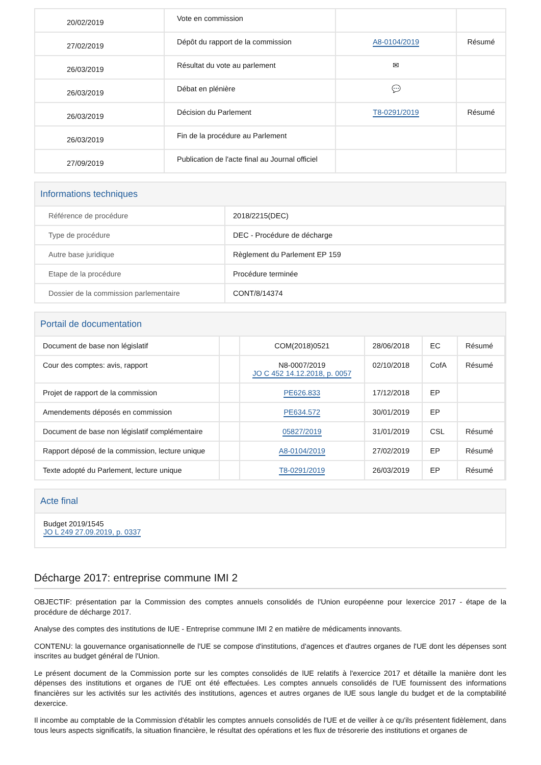| 20/02/2019 | Vote en commission | | |
| 27/02/2019 | Dépôt du rapport de la commission | A8-0104/2019 | Résumé |
| 26/03/2019 | Résultat du vote au parlement | ✉ | |
| 26/03/2019 | Débat en plénière | 💬 | |
| 26/03/2019 | Décision du Parlement | T8-0291/2019 | Résumé |
| 26/03/2019 | Fin de la procédure au Parlement | | |
| 27/09/2019 | Publication de l'acte final au Journal officiel | | |
Informations techniques
| Référence de procédure | 2018/2215(DEC) |
| Type de procédure | DEC - Procédure de décharge |
| Autre base juridique | Règlement du Parlement EP 159 |
| Etape de la procédure | Procédure terminée |
| Dossier de la commission parlementaire | CONT/8/14374 |
Portail de documentation
| Document de base non législatif | | COM(2018)0521 | 28/06/2018 | EC | Résumé |
| Cour des comptes: avis, rapport | | N8-0007/2019 JO C 452 14.12.2018, p. 0057 | 02/10/2018 | CofA | Résumé |
| Projet de rapport de la commission | | PE626.833 | 17/12/2018 | EP | |
| Amendements déposés en commission | | PE634.572 | 30/01/2019 | EP | |
| Document de base non législatif complémentaire | | 05827/2019 | 31/01/2019 | CSL | Résumé |
| Rapport déposé de la commission, lecture unique | | A8-0104/2019 | 27/02/2019 | EP | Résumé |
| Texte adopté du Parlement, lecture unique | | T8-0291/2019 | 26/03/2019 | EP | Résumé |
Acte final
Budget 2019/1545
JO L 249 27.09.2019, p. 0337
Décharge 2017: entreprise commune IMI 2
OBJECTIF: présentation par la Commission des comptes annuels consolidés de l'Union européenne pour lexercice 2017 - étape de la procédure de décharge 2017.
Analyse des comptes des institutions de lUE - Entreprise commune IMI 2 en matière de médicaments innovants.
CONTENU: la gouvernance organisationnelle de l'UE se compose d'institutions, d'agences et d'autres organes de l'UE dont les dépenses sont inscrites au budget général de l'Union.
Le présent document de la Commission porte sur les comptes consolidés de lUE relatifs à l'exercice 2017 et détaille la manière dont les dépenses des institutions et organes de l'UE ont été effectuées. Les comptes annuels consolidés de l'UE fournissent des informations financières sur les activités sur les activités des institutions, agences et autres organes de lUE sous langle du budget et de la comptabilité dexercice.
Il incombe au comptable de la Commission d'établir les comptes annuels consolidés de l'UE et de veiller à ce qu'ils présentent fidèlement, dans tous leurs aspects significatifs, la situation financière, le résultat des opérations et les flux de trésorerie des institutions et organes de